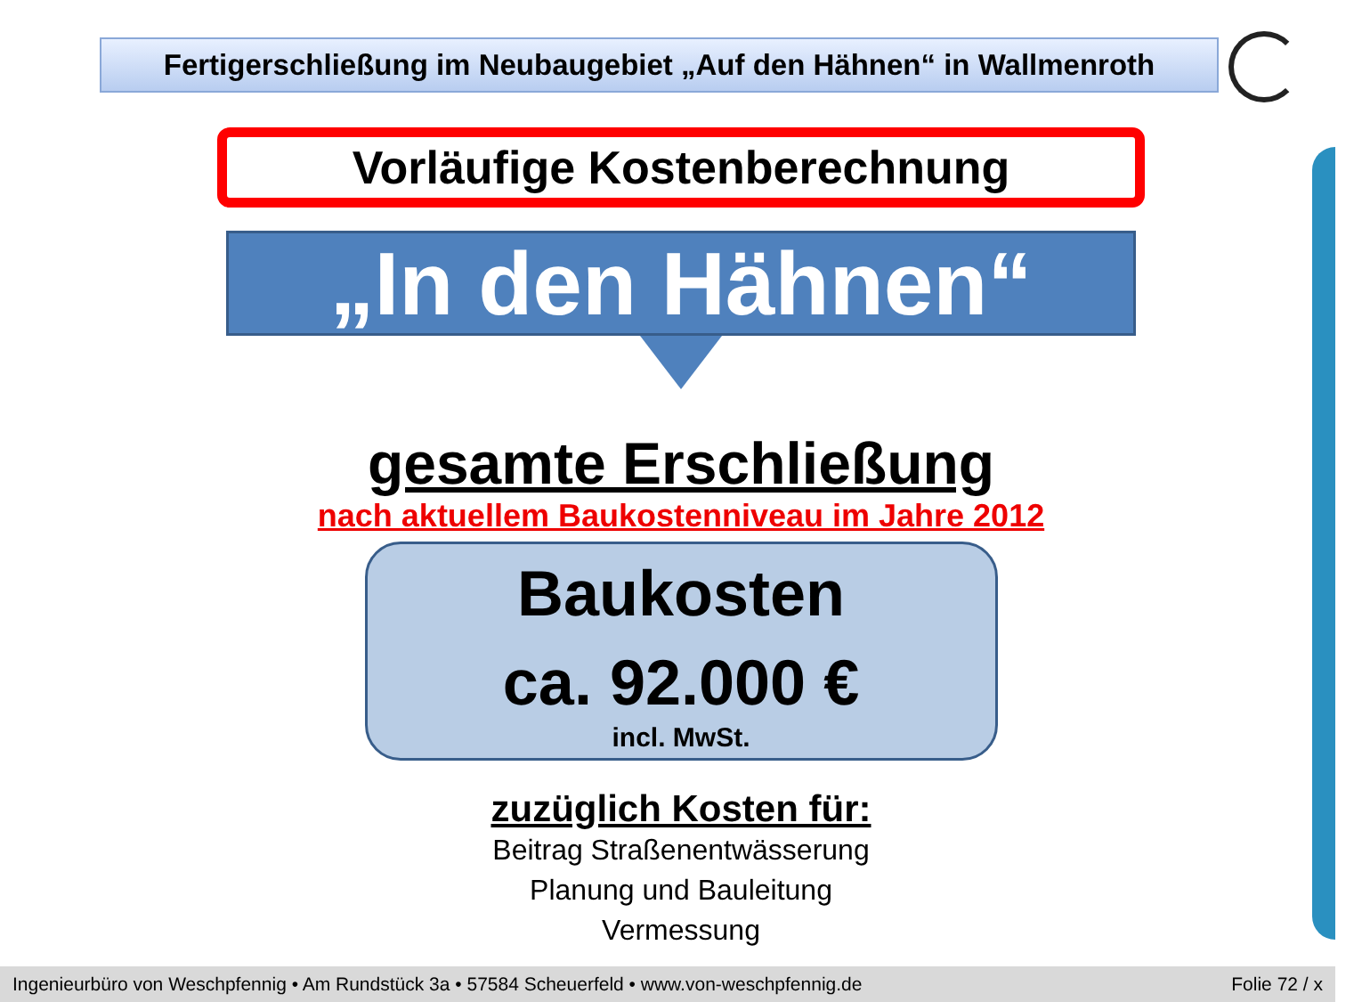Fertigerschließung im Neubaugebiet „Auf den Hähnen“ in Wallmenroth
Vorläufige Kostenberechnung
„In den Hähnen“
gesamte Erschließung
nach aktuellem Baukostenniveau im Jahre 2012
Baukosten
ca. 92.000 €
incl. MwSt.
zuzüglich Kosten für:
Beitrag Straßenentwässerung
Planung und Bauleitung
Vermessung
Ingenieurbüro von Weschpfennig • Am Rundstück 3a • 57584 Scheuerfeld • www.von-weschpfennig.de Folie 72 / x